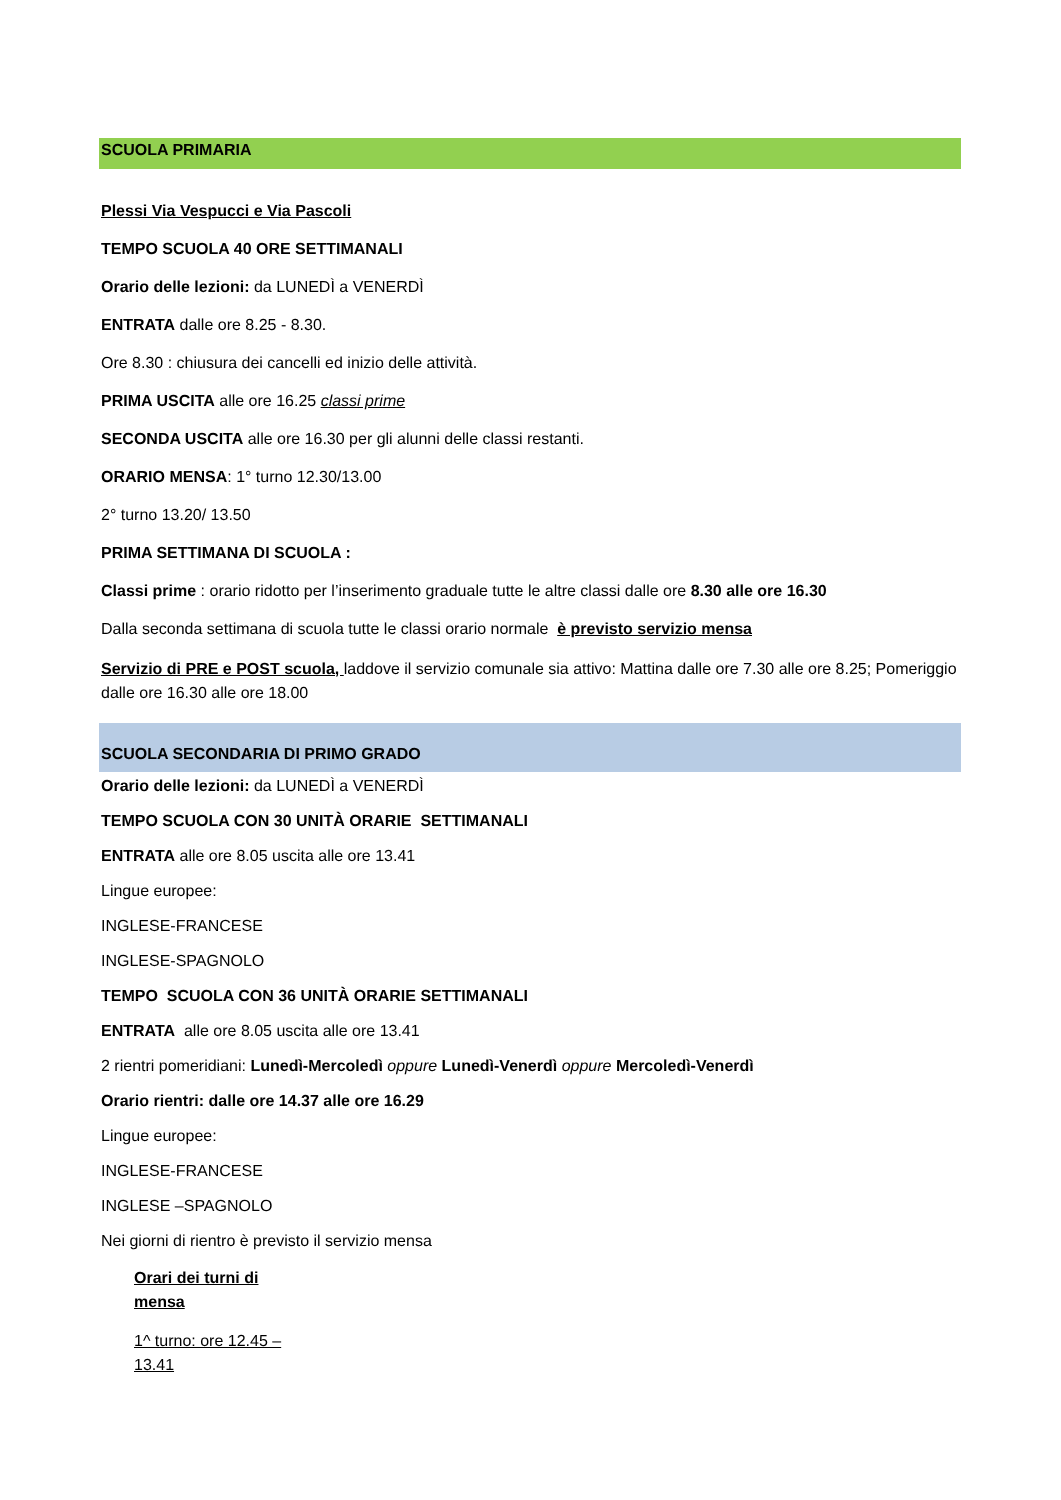SCUOLA PRIMARIA
Plessi Via Vespucci e Via Pascoli
TEMPO SCUOLA 40 ORE SETTIMANALI
Orario delle lezioni: da LUNEDÌ a VENERDÌ
ENTRATA dalle ore 8.25 - 8.30.
Ore 8.30 : chiusura dei cancelli ed inizio delle attività.
PRIMA USCITA alle ore 16.25 classi prime
SECONDA USCITA alle ore 16.30 per gli alunni delle classi restanti.
ORARIO MENSA: 1° turno 12.30/13.00
2° turno 13.20/ 13.50
PRIMA SETTIMANA DI SCUOLA :
Classi prime : orario ridotto per l’inserimento graduale tutte le altre classi dalle ore 8.30 alle ore 16.30
Dalla seconda settimana di scuola tutte le classi orario normale è previsto servizio mensa
Servizio di PRE e POST scuola, laddove il servizio comunale sia attivo: Mattina dalle ore 7.30 alle ore 8.25; Pomeriggio dalle ore 16.30 alle ore 18.00
SCUOLA SECONDARIA DI PRIMO GRADO
Orario delle lezioni: da LUNEDÌ a VENERDÌ
TEMPO SCUOLA CON 30 UNITÀ ORARIE SETTIMANALI
ENTRATA alle ore 8.05 uscita alle ore 13.41
Lingue europee:
INGLESE-FRANCESE
INGLESE-SPAGNOLO
TEMPO SCUOLA CON 36 UNITÀ ORARIE SETTIMANALI
ENTRATA alle ore 8.05 uscita alle ore 13.41
2 rientri pomeridiani: Lunedì-Mercoledì oppure Lunedì-Venerdì oppure Mercoledì-Venerdì
Orario rientri: dalle ore 14.37 alle ore 16.29
Lingue europee:
INGLESE-FRANCESE
INGLESE –SPAGNOLO
Nei giorni di rientro è previsto il servizio mensa
Orari dei turni di mensa
1^ turno: ore 12.45 – 13.41